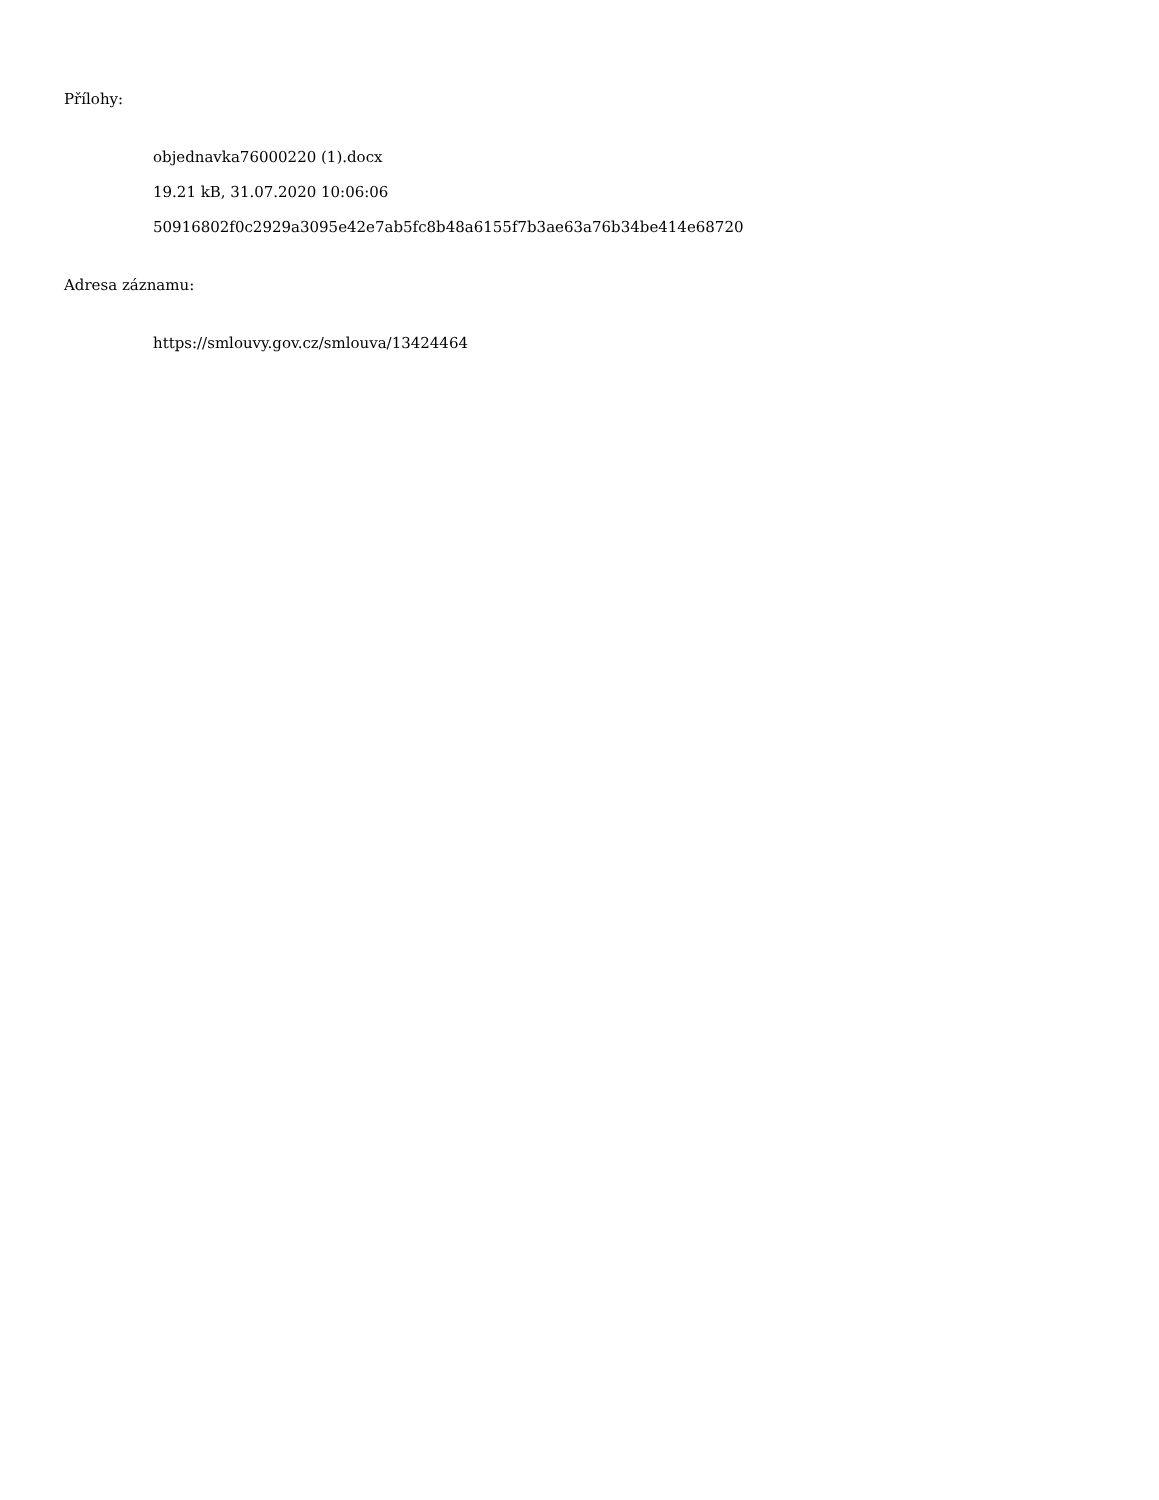Přílohy:
objednavka76000220 (1).docx
19.21 kB, 31.07.2020 10:06:06
50916802f0c2929a3095e42e7ab5fc8b48a6155f7b3ae63a76b34be414e68720
Adresa záznamu:
https://smlouvy.gov.cz/smlouva/13424464